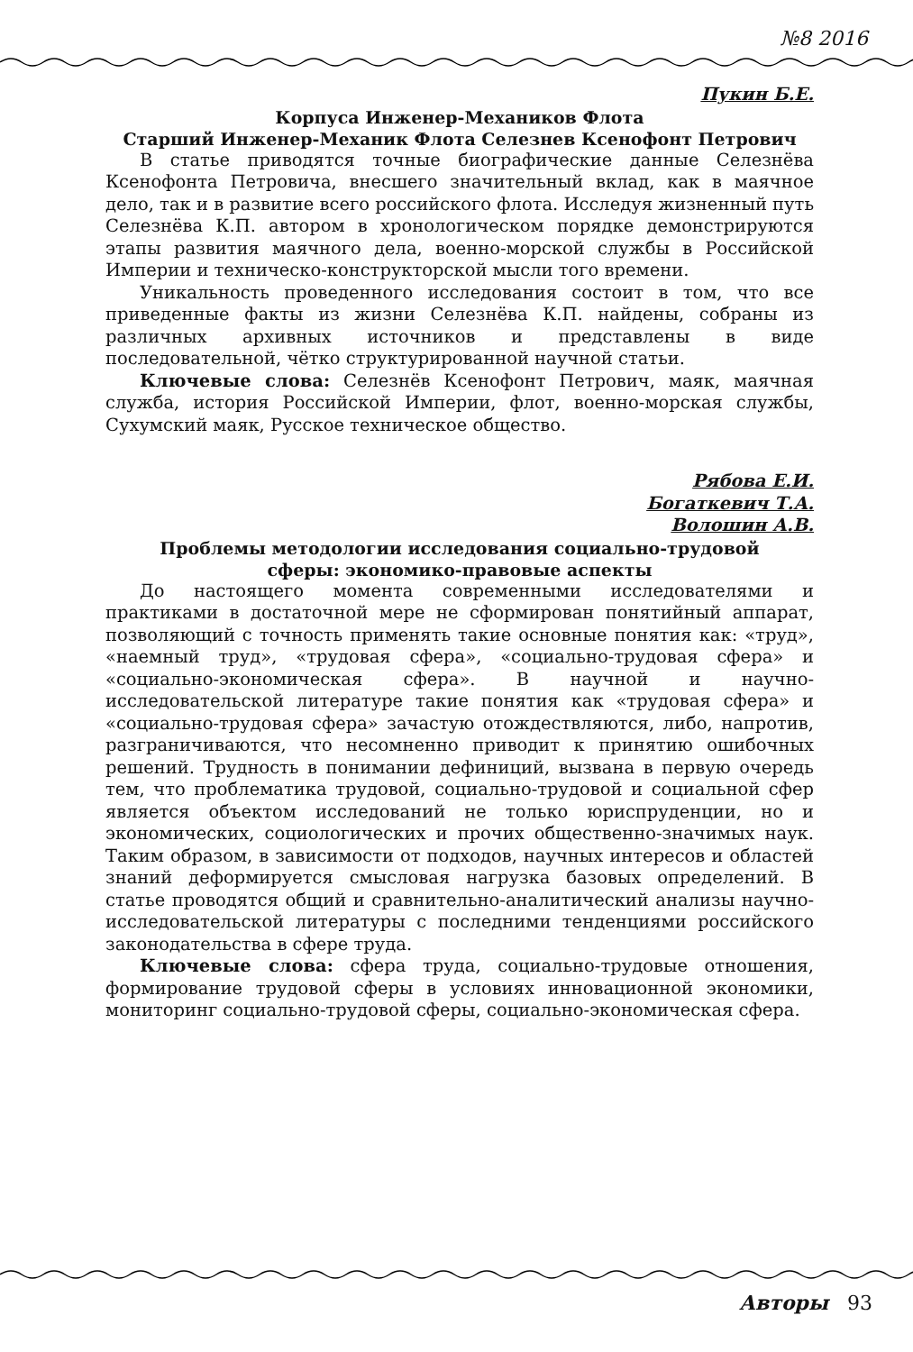№8 2016
Пукин Б.Е.
Корпуса Инженер-Механиков Флота
Старший Инженер-Механик Флота Селезнев Ксенофонт Петрович
В статье приводятся точные биографические данные Селезнёва Ксенофонта Петровича, внесшего значительный вклад, как в маячное дело, так и в развитие всего российского флота. Исследуя жизненный путь Селезнёва К.П. автором в хронологическом порядке демонстрируются этапы развития маячного дела, военно-морской службы в Российской Империи и техническо-конструкторской мысли того времени.
Уникальность проведенного исследования состоит в том, что все приведенные факты из жизни Селезнёва К.П. найдены, собраны из различных архивных источников и представлены в виде последовательной, чётко структурированной научной статьи.
Ключевые слова: Селезнёв Ксенофонт Петрович, маяк, маячная служба, история Российской Империи, флот, военно-морская службы, Сухумский маяк, Русское техническое общество.
Рябова Е.И.
Богаткевич Т.А.
Волошин А.В.
Проблемы методологии исследования социально-трудовой
сферы: экономико-правовые аспекты
До настоящего момента современными исследователями и практиками в достаточной мере не сформирован понятийный аппарат, позволяющий с точность применять такие основные понятия как: «труд», «наемный труд», «трудовая сфера», «социально-трудовая сфера» и «социально-экономическая сфера». В научной и научно-исследовательской литературе такие понятия как «трудовая сфера» и «социально-трудовая сфера» зачастую отождествляются, либо, напротив, разграничиваются, что несомненно приводит к принятию ошибочных решений. Трудность в понимании дефиниций, вызвана в первую очередь тем, что проблематика трудовой, социально-трудовой и социальной сфер является объектом исследований не только юриспруденции, но и экономических, социологических и прочих общественно-значимых наук. Таким образом, в зависимости от подходов, научных интересов и областей знаний деформируется смысловая нагрузка базовых определений. В статье проводятся общий и сравнительно-аналитический анализы научно-исследовательской литературы с последними тенденциями российского законодательства в сфере труда.
Ключевые слова: сфера труда, социально-трудовые отношения, формирование трудовой сферы в условиях инновационной экономики, мониторинг социально-трудовой сферы, социально-экономическая сфера.
Авторы 93